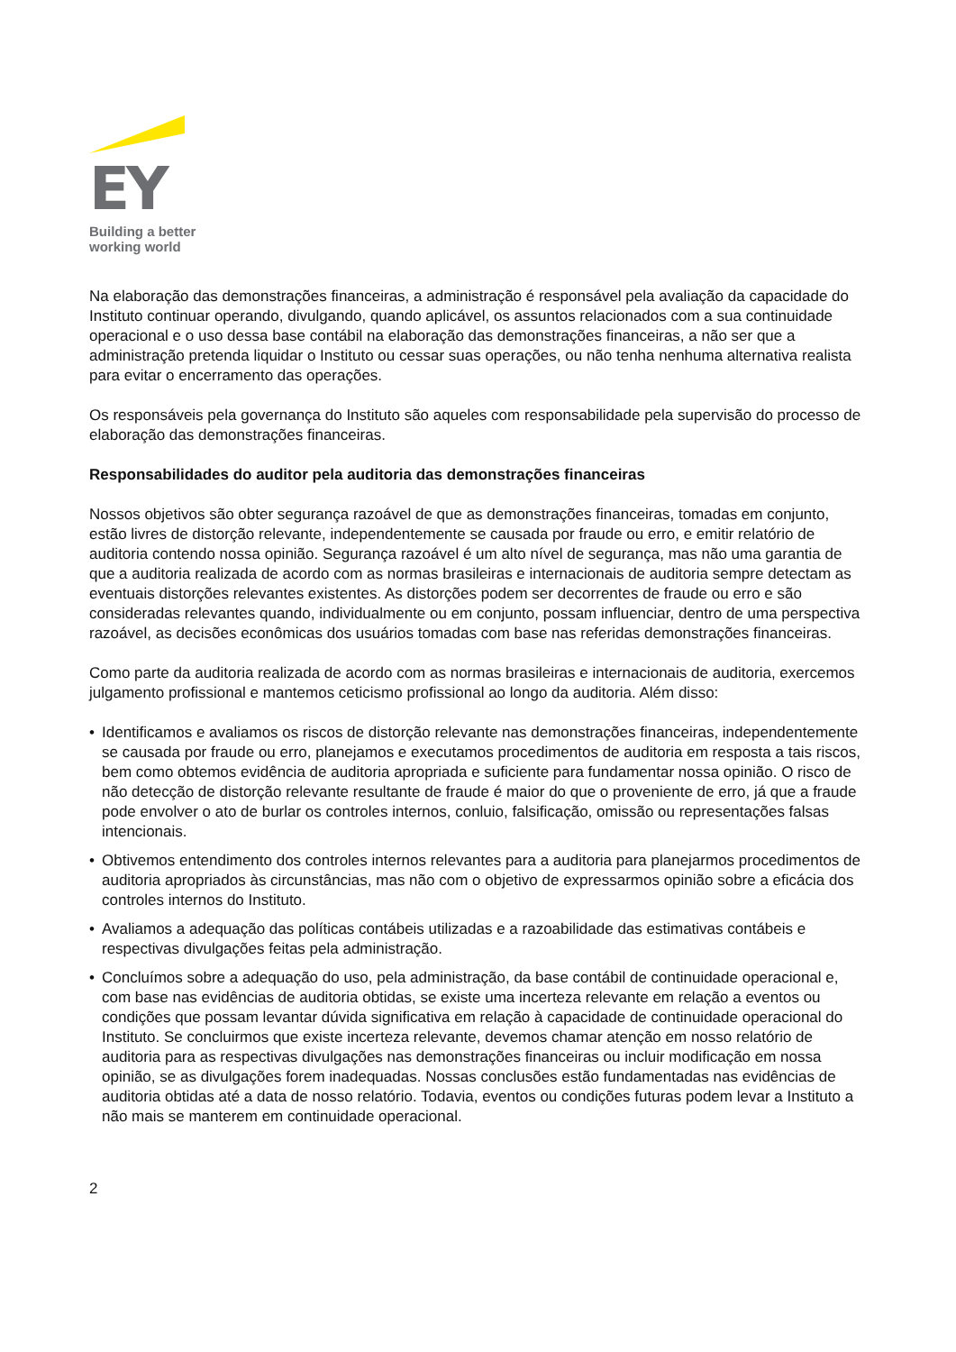EY
Building a better
working world
Na elaboração das demonstrações financeiras, a administração é responsável pela avaliação da capacidade do Instituto continuar operando, divulgando, quando aplicável, os assuntos relacionados com a sua continuidade operacional e o uso dessa base contábil na elaboração das demonstrações financeiras, a não ser que a administração pretenda liquidar o Instituto ou cessar suas operações, ou não tenha nenhuma alternativa realista para evitar o encerramento das operações.
Os responsáveis pela governança do Instituto são aqueles com responsabilidade pela supervisão do processo de elaboração das demonstrações financeiras.
Responsabilidades do auditor pela auditoria das demonstrações financeiras
Nossos objetivos são obter segurança razoável de que as demonstrações financeiras, tomadas em conjunto, estão livres de distorção relevante, independentemente se causada por fraude ou erro, e emitir relatório de auditoria contendo nossa opinião. Segurança razoável é um alto nível de segurança, mas não uma garantia de que a auditoria realizada de acordo com as normas brasileiras e internacionais de auditoria sempre detectam as eventuais distorções relevantes existentes. As distorções podem ser decorrentes de fraude ou erro e são consideradas relevantes quando, individualmente ou em conjunto, possam influenciar, dentro de uma perspectiva razoável, as decisões econômicas dos usuários tomadas com base nas referidas demonstrações financeiras.
Como parte da auditoria realizada de acordo com as normas brasileiras e internacionais de auditoria, exercemos julgamento profissional e mantemos ceticismo profissional ao longo da auditoria. Além disso:
• Identificamos e avaliamos os riscos de distorção relevante nas demonstrações financeiras, independentemente se causada por fraude ou erro, planejamos e executamos procedimentos de auditoria em resposta a tais riscos, bem como obtemos evidência de auditoria apropriada e suficiente para fundamentar nossa opinião. O risco de não detecção de distorção relevante resultante de fraude é maior do que o proveniente de erro, já que a fraude pode envolver o ato de burlar os controles internos, conluio, falsificação, omissão ou representações falsas intencionais.
• Obtivemos entendimento dos controles internos relevantes para a auditoria para planejarmos procedimentos de auditoria apropriados às circunstâncias, mas não com o objetivo de expressarmos opinião sobre a eficácia dos controles internos do Instituto.
• Avaliamos a adequação das políticas contábeis utilizadas e a razoabilidade das estimativas contábeis e respectivas divulgações feitas pela administração.
• Concluímos sobre a adequação do uso, pela administração, da base contábil de continuidade operacional e, com base nas evidências de auditoria obtidas, se existe uma incerteza relevante em relação a eventos ou condições que possam levantar dúvida significativa em relação à capacidade de continuidade operacional do Instituto. Se concluirmos que existe incerteza relevante, devemos chamar atenção em nosso relatório de auditoria para as respectivas divulgações nas demonstrações financeiras ou incluir modificação em nossa opinião, se as divulgações forem inadequadas. Nossas conclusões estão fundamentadas nas evidências de auditoria obtidas até a data de nosso relatório. Todavia, eventos ou condições futuras podem levar a Instituto a não mais se manterem em continuidade operacional.
2